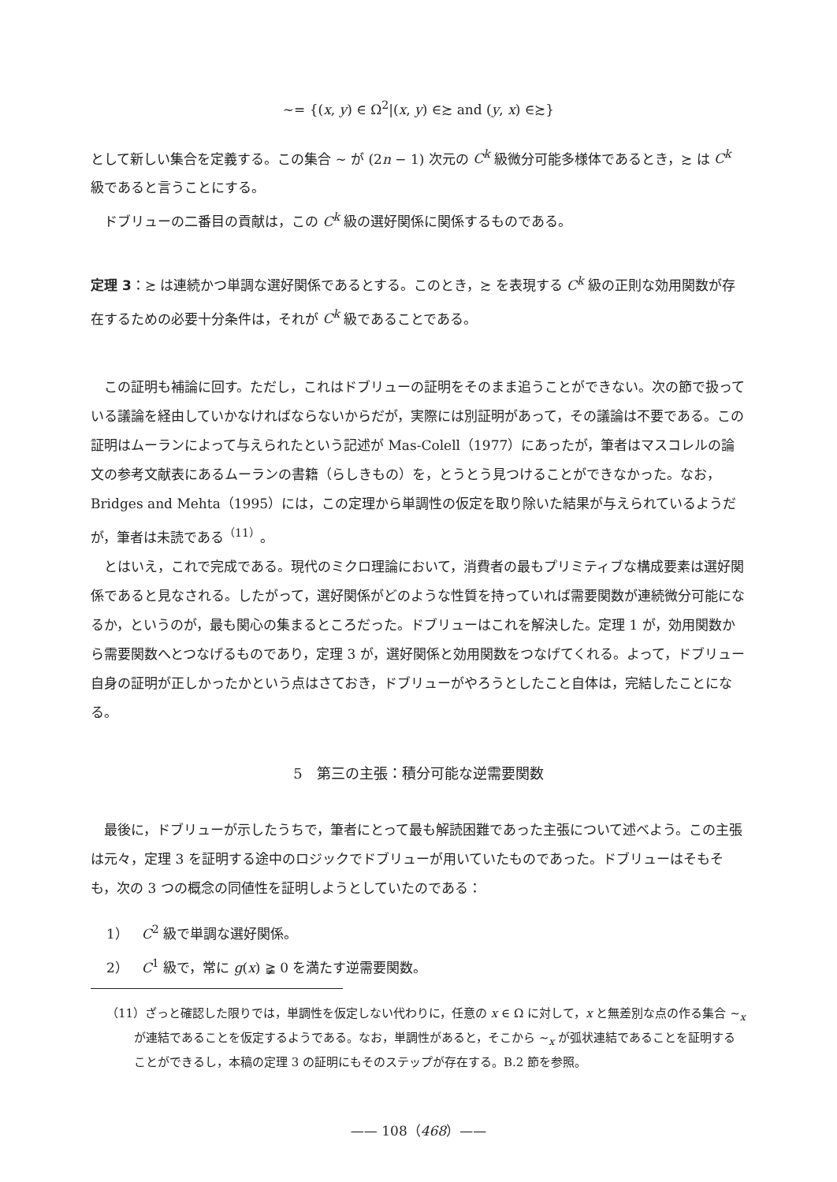∼= {(x, y) ∈ Ω<sup>2</sup>|(x, y) ∈≿ and (y, x) ∈≿}
として新しい集合を定義する。この集合 ∼ が (2n − 1) 次元の C<sup>k</sup> 級微分可能多様体であるとき，≿ は C<sup>k</sup> 級であると言うことにする。
ドブリューの二番目の貢献は，この C<sup>k</sup> 級の選好関係に関係するものである。
定理 3：≿ は連続かつ単調な選好関係であるとする。このとき，≿ を表現する C<sup>k</sup> 級の正則な効用関数が存在するための必要十分条件は，それが C<sup>k</sup> 級であることである。
この証明も補論に回す。ただし，これはドブリューの証明をそのまま追うことができない。次の節で扱っている議論を経由していかなければならないからだが，実際には別証明があって，その議論は不要である。この証明はムーランによって与えられたという記述が Mas-Colell（1977）にあったが，筆者はマスコレルの論文の参考文献表にあるムーランの書籍（らしきもの）を，とうとう見つけることができなかった。なお，Bridges and Mehta（1995）には，この定理から単調性の仮定を取り除いた結果が与えられているようだが，筆者は未読である<sup>（11）</sup>。
とはいえ，これで完成である。現代のミクロ理論において，消費者の最もプリミティブな構成要素は選好関係であると見なされる。したがって，選好関係がどのような性質を持っていれば需要関数が連続微分可能になるか，というのが，最も関心の集まるところだった。ドブリューはこれを解決した。定理 1 が，効用関数から需要関数へとつなげるものであり，定理 3 が，選好関係と効用関数をつなげてくれる。よって，ドブリュー自身の証明が正しかったかという点はさておき，ドブリューがやろうとしたこと自体は，完結したことになる。
5　第三の主張：積分可能な逆需要関数
最後に，ドブリューが示したうちで，筆者にとって最も解読困難であった主張について述べよう。この主張は元々，定理 3 を証明する途中のロジックでドブリューが用いていたものであった。ドブリューはそもそも，次の 3 つの概念の同値性を証明しようとしていたのである：
1）　C<sup>2</sup> 級で単調な選好関係。
2）　C<sup>1</sup> 級で，常に g(x) ≩ 0 を満たす逆需要関数。
（11）ざっと確認した限りでは，単調性を仮定しない代わりに，任意の x ∈ Ω に対して，x と無差別な点の作る集合 ∼<sub>x</sub> が連結であることを仮定するようである。なお，単調性があると，そこから ∼<sub>x</sub> が弧状連結であることを証明することができるし，本稿の定理 3 の証明にもそのステップが存在する。B.2 節を参照。
—— 108（468）——